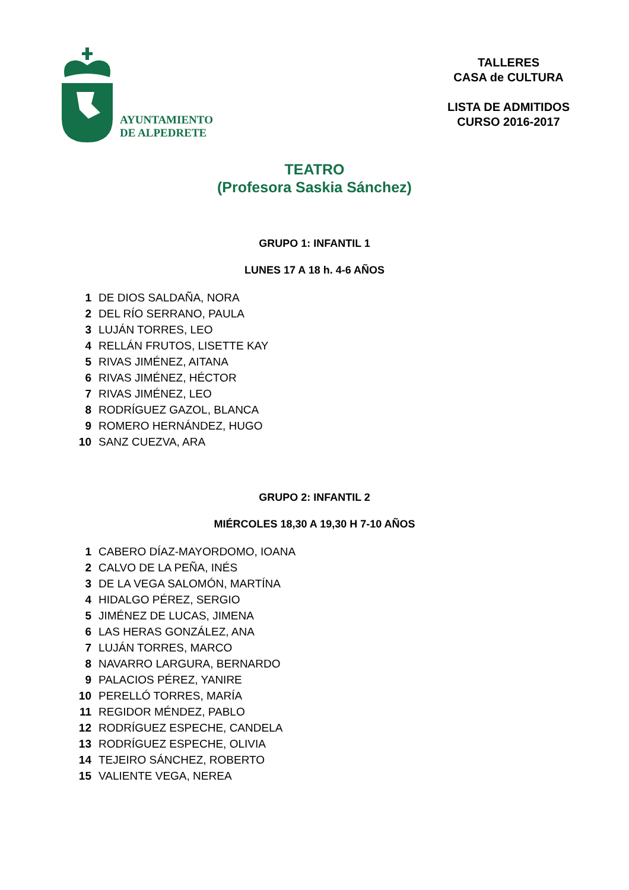AYUNTAMIENTO
DE ALPEDRETE
TALLERES
CASA de CULTURA
LISTA DE ADMITIDOS
CURSO 2016-2017
TEATRO
(Profesora Saskia Sánchez)
GRUPO 1: INFANTIL 1
LUNES 17 A 18 h. 4-6 AÑOS
| 1 | DE DIOS SALDAÑA, NORA |
| 2 | DEL RÍO SERRANO, PAULA |
| 3 | LUJÁN TORRES, LEO |
| 4 | RELLÁN FRUTOS, LISETTE KAY |
| 5 | RIVAS JIMÉNEZ, AITANA |
| 6 | RIVAS JIMÉNEZ, HÉCTOR |
| 7 | RIVAS JIMÉNEZ, LEO |
| 8 | RODRÍGUEZ GAZOL, BLANCA |
| 9 | ROMERO HERNÁNDEZ, HUGO |
| 10 | SANZ CUEZVA, ARA |
GRUPO 2: INFANTIL 2
MIÉRCOLES 18,30 A 19,30 H 7-10 AÑOS
| 1 | CABERO DÍAZ-MAYORDOMO, IOANA |
| 2 | CALVO DE LA PEÑA, INÉS |
| 3 | DE LA VEGA SALOMÓN, MARTÍNA |
| 4 | HIDALGO PÉREZ, SERGIO |
| 5 | JIMÉNEZ DE LUCAS, JIMENA |
| 6 | LAS HERAS GONZÁLEZ, ANA |
| 7 | LUJÁN TORRES, MARCO |
| 8 | NAVARRO LARGURA, BERNARDO |
| 9 | PALACIOS PÉREZ, YANIRE |
| 10 | PERELLÓ TORRES, MARÍA |
| 11 | REGIDOR MÉNDEZ, PABLO |
| 12 | RODRÍGUEZ ESPECHE, CANDELA |
| 13 | RODRÍGUEZ ESPECHE, OLIVIA |
| 14 | TEJEIRO SÁNCHEZ, ROBERTO |
| 15 | VALIENTE VEGA, NEREA |